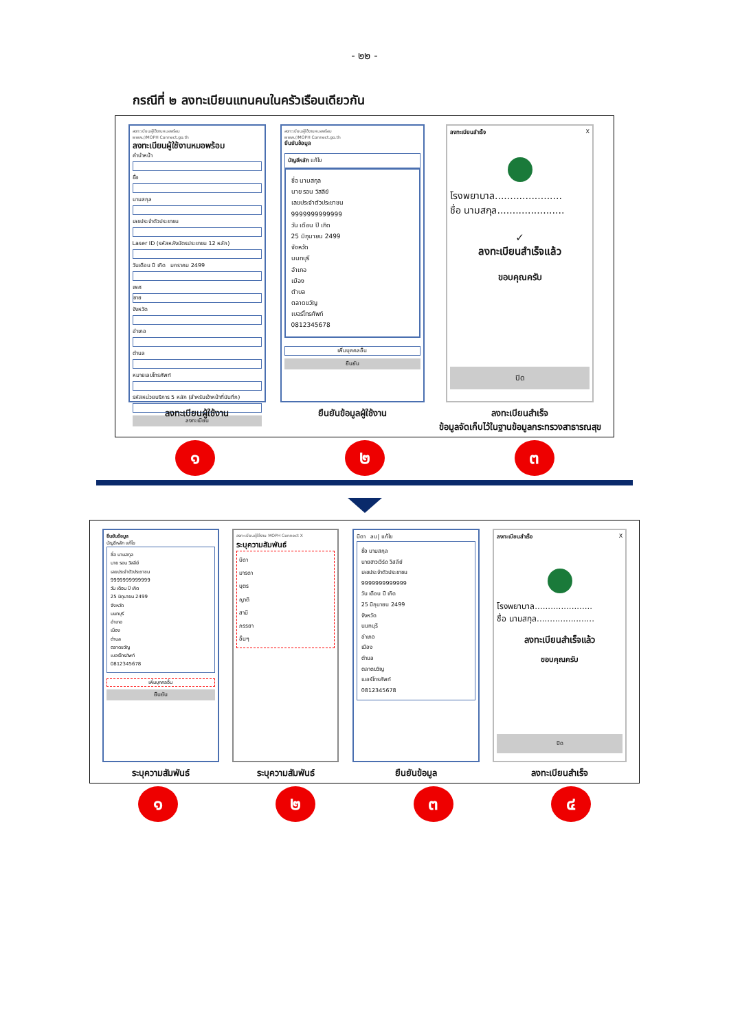- ๒๒ -
กรณีที่ ๒ ลงทะเบียนแทนคนในครัวเรือนเดียวกัน
ลงทะเบียนผู้ใช้งานหมอพร้อม
www.//MOPH Connect.go.th
ลงทะเบียนผู้ใช้งานหมอพร้อม
คำนำหน้า
ชื่อ
นามสกุล
เลขประจำตัวประชาชน
Laser ID (รหัสหลังบัตรประชาชน 12 หลัก)
วันเดือน ปี เกิด มกราคม 2499
เพศ
ชาย
จังหวัด
อำเภอ
ตำบล
หมายเลขโทรศัพท์
รหัสหน่วยบริการ 5 หลัก (สำหรับเจ้าหน้าที่บันทึก)
ลงทะเบียน
ลงทะเบียนผู้ใช้งาน
ลงทะเบียนผู้ใช้งานหมอพร้อม
www.//MOPH Connect.go.th
ยืนยันข้อมูล
บัญชีหลัก แก้ไข
ชื่อ นามสกุล
นาย รอน วิสลีย์
เลขประจำตัวประชาชน
9999999999999
วัน เดือน ปี เกิด
25 มิถุนายน 2499
จังหวัด
นนทบุรี
อำเภอ
เมือง
ตำบล
ตลาดขวัญ
เบอร์โทรศัพท์
0812345678
เพิ่มบุคคลอื่น
ยืนยัน
ยืนยันข้อมูลผู้ใช้งาน
ลงทะเบียนสำเร็จ X
โรงพยาบาล......................
ชื่อ นามสกุล......................
✓
ลงทะเบียนสำเร็จแล้ว
ขอบคุณครับ
ปิด
ลงทะเบียนสำเร็จ
ข้อมูลจัดเก็บไว้ในฐานข้อมูลกระทรวงสาธารณสุข
๑ ๒ ๓
ยืนยันข้อมูล
บัญชีหลัก แก้ไข
ชื่อ นามสกุล
นาย รอน วิสลีย์
เลขประจำตัวประชาชน
9999999999999
วัน เดือน ปี เกิด
25 มิถุนายน 2499
จังหวัด
นนทบุรี
อำเภอ
เมือง
ตำบล
ตลาดขวัญ
เบอร์โทรศัพท์
0812345678
เพิ่มบุคคลอื่น
ยืนยัน
ระบุความสัมพันธ์
ลงทะเบียนผู้ใช้งาน MOPH Connect X
ระบุความสัมพันธ์
บิดา
มารดา
บุตร
ญาติ
สามี
ภรรยา
อื่นๆ
ระบุความสัมพันธ์
บิดา ลบ| แก้ไข
ชื่อ นามสกุล
นายฮาวเวิร์ด วิสลีย์
เลขประจำตัวประชาชน
9999999999999
วัน เดือน ปี เกิด
25 มิถุนายน 2499
จังหวัด
นนทบุรี
อำเภอ
เมือง
ตำบล
ตลาดขวัญ
เบอร์โทรศัพท์
0812345678
ยืนยันข้อมูล
ลงทะเบียนสำเร็จ X
โรงพยาบาล......................
ชื่อ นามสกุล......................
ลงทะเบียนสำเร็จแล้ว
ขอบคุณครับ
ปิด
ลงทะเบียนสำเร็จ
๑ ๒ ๓ ๔